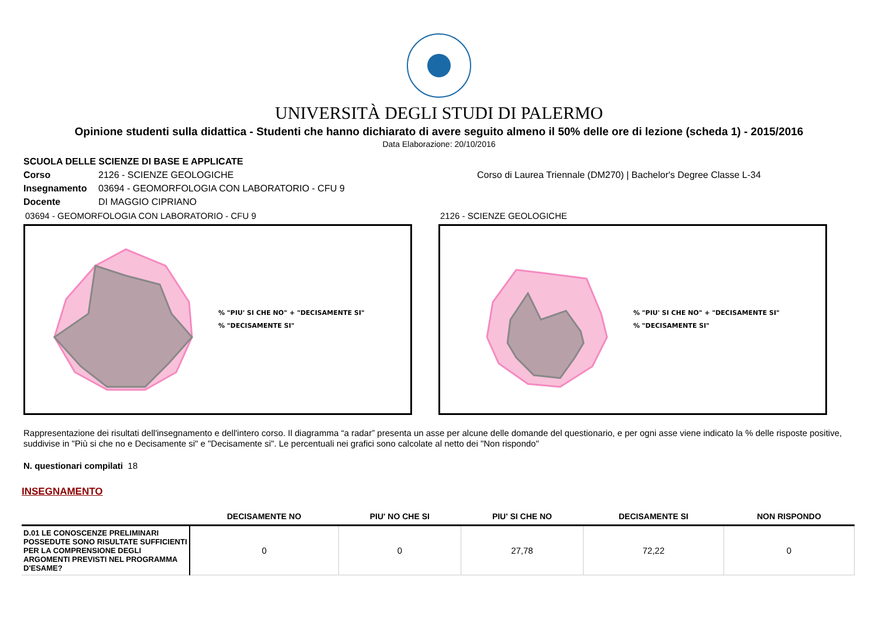UNIVERSITÀ DEGLI STUDI DI PALERMO
Opinione studenti sulla didattica - Studenti che hanno dichiarato di avere seguito almeno il 50% delle ore di lezione (scheda 1) - 2015/2016
Data Elaborazione: 20/10/2016
SCUOLA DELLE SCIENZE DI BASE E APPLICATE
Corso 2126 - SCIENZE GEOLOGICHE Corso di Laurea Triennale (DM270) | Bachelor's Degree Classe L-34
Insegnamento 03694 - GEOMORFOLOGIA CON LABORATORIO - CFU 9
Docente DI MAGGIO CIPRIANO
03694 - GEOMORFOLOGIA CON LABORATORIO - CFU 9
% "PIU' SI CHE NO" + "DECISAMENTE SI"
% "DECISAMENTE SI"
2126 - SCIENZE GEOLOGICHE
% "PIU' SI CHE NO" + "DECISAMENTE SI"
% "DECISAMENTE SI"
Rappresentazione dei risultati dell'insegnamento e dell'intero corso. Il diagramma “a radar” presenta un asse per alcune delle domande del questionario, e per ogni asse viene indicato la % delle risposte positive, suddivise in "Più si che no e Decisamente si" e "Decisamente si". Le percentuali nei grafici sono calcolate al netto dei "Non rispondo"
N. questionari compilati 18
INSEGNAMENTO
| | DECISAMENTE NO | PIU' NO CHE SI | PIU' SI CHE NO | DECISAMENTE SI | NON RISPONDO |
| --- | --- | --- | --- | --- | --- |
| D.01 LE CONOSCENZE PRELIMINARI POSSEDUTE SONO RISULTATE SUFFICIENTI PER LA COMPRENSIONE DEGLI ARGOMENTI PREVISTI NEL PROGRAMMA D'ESAME? | 0 | 0 | 27,78 | 72,22 | 0 |